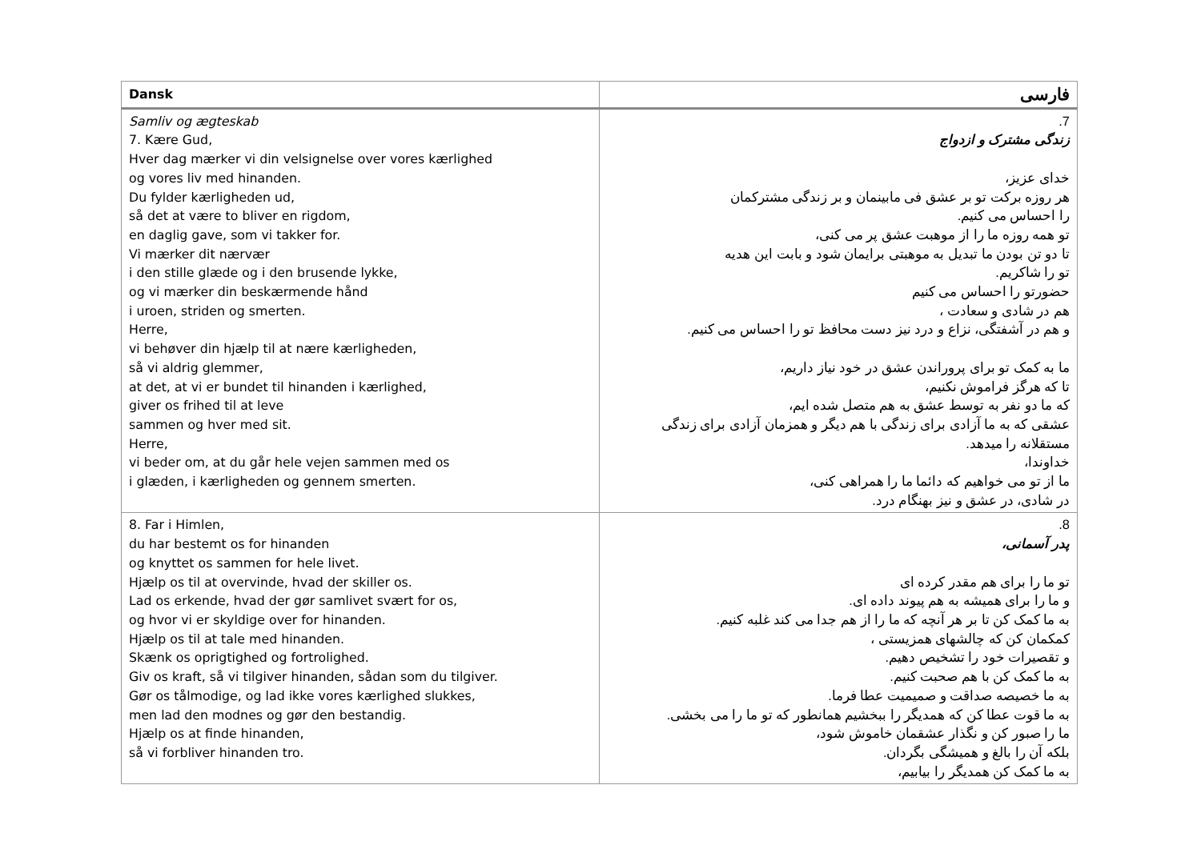| Dansk | فارسی |
| --- | --- |
| Samliv og ægteskab 7. Kære Gud, Hver dag mærker vi din velsignelse over vores kærlighed og vores liv med hinanden. Du fylder kærligheden ud, så det at være to bliver en rigdom, en daglig gave, som vi takker for. Vi mærker dit nærvær i den stille glæde og i den brusende lykke, og vi mærker din beskærmende hånd i uroen, striden og smerten. Herre, vi behøver din hjælp til at nære kærligheden, så vi aldrig glemmer, at det, at vi er bundet til hinanden i kærlighed, giver os frihed til at leve sammen og hver med sit. Herre, vi beder om, at du går hele vejen sammen med os i glæden, i kærligheden og gennem smerten. | 7. زندگی مشترک و ازدواج خدای عزیز، هر روزه برکت تو بر عشق فی مابینمان و بر زندگی مشترکمان را احساس می کنیم. تو همه روزه ما را از موهبت عشق پر می کنی، تا دو تن بودن ما تبدیل به موهبتی برایمان شود و بابت این هدیه تو را شاکریم. حضورتو را احساس می کنیم هم در شادی و سعادت ، و هم در آشفتگی، نزاع و درد نیز دست محافظ تو را احساس می کنیم. ما به کمک تو برای پروراندن عشق در خود نیاز داریم، تا که هرگز فراموش نکنیم، که ما دو نفر به توسط عشق به هم متصل شده ایم، عشقی که به ما آزادی برای زندگی با هم دیگر و همزمان آزادی برای زندگی مستقلانه را میدهد. خداوندا، ما از تو می خواهیم که دائما ما را همراهی کنی، در شادی، در عشق و نیز بهنگام درد. |
| 8. Far i Himlen, du har bestemt os for hinanden og knyttet os sammen for hele livet. Hjælp os til at overvinde, hvad der skiller os. Lad os erkende, hvad der gør samlivet svært for os, og hvor vi er skyldige over for hinanden. Hjælp os til at tale med hinanden. Skænk os oprigtighed og fortrolighed. Giv os kraft, så vi tilgiver hinanden, sådan som du tilgiver. Gør os tålmodige, og lad ikke vores kærlighed slukkes, men lad den modnes og gør den bestandig. Hjælp os at finde hinanden, så vi forbliver hinanden tro. | 8. پدر آسمانی، تو ما را برای هم مقدر کرده ای و ما را برای همیشه به هم پیوند داده ای. به ما کمک کن تا بر هر آنچه که ما را از هم جدا می کند غلبه کنیم. کمکمان کن که چالشهای همزیستی ، و تقصیرات خود را تشخیص دهیم. به ما کمک کن با هم صحبت کنیم. به ما خصیصه صداقت و صمیمیت عطا فرما. به ما قوت عطا کن که همدیگر را ببخشیم همانطور که تو ما را می بخشی. ما را صبور کن و نگذار عشقمان خاموش شود، بلکه آن را بالغ و همیشگی بگردان. به ما کمک کن همدیگر را بیابیم، |